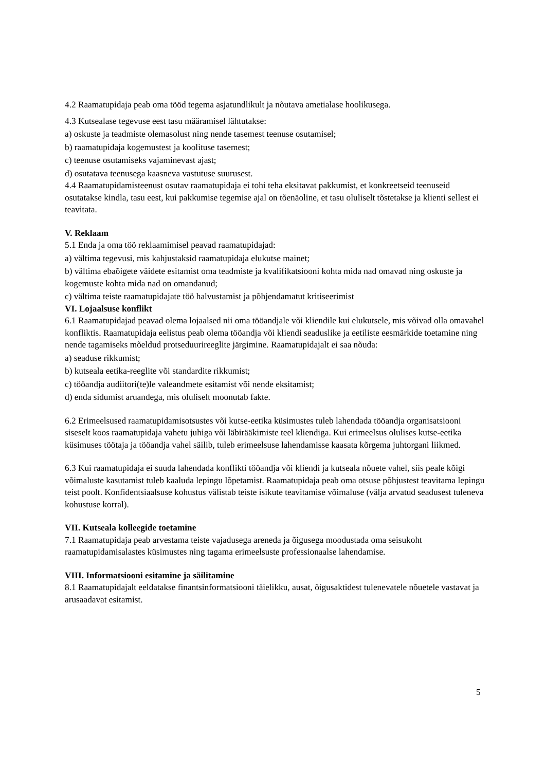4.2 Raamatupidaja peab oma tööd tegema asjatundlikult ja nõutava ametialase hoolikusega.
4.3 Kutsealase tegevuse eest tasu määramisel lähtutakse:
a) oskuste ja teadmiste olemasolust ning nende tasemest teenuse osutamisel;
b) raamatupidaja kogemustest ja koolituse tasemest;
c) teenuse osutamiseks vajaminevast ajast;
d) osutatava teenusega kaasneva vastutuse suurusest.
4.4 Raamatupidamisteenust osutav raamatupidaja ei tohi teha eksitavat pakkumist, et konkreetseid teenuseid osutatakse kindla, tasu eest, kui pakkumise tegemise ajal on tõenäoline, et tasu oluliselt tõstetakse ja klienti sellest ei teavitata.
V. Reklaam
5.1 Enda ja oma töö reklaamimisel peavad raamatupidajad:
a) vältima tegevusi, mis kahjustaksid raamatupidaja elukutse mainet;
b) vältima ebaõigete väidete esitamist oma teadmiste ja kvalifikatsiooni kohta mida nad omavad ning oskuste ja kogemuste kohta mida nad on omandanud;
c) vältima teiste raamatupidajate töö halvustamist ja põhjendamatut kritiseerimist
VI. Lojaalsuse konflikt
6.1 Raamatupidajad peavad olema lojaalsed nii oma tööandjale või kliendile kui elukutsele, mis võivad olla omavahel konfliktis. Raamatupidaja eelistus peab olema tööandja või kliendi seaduslike ja eetiliste eesmärkide toetamine ning nende tagamiseks mõeldud protseduurireeglite järgimine. Raamatupidajalt ei saa nõuda:
a) seaduse rikkumist;
b) kutseala eetika-reeglite või standardite rikkumist;
c) tööandja audiitori(te)le valeandmete esitamist või nende eksitamist;
d) enda sidumist aruandega, mis oluliselt moonutab fakte.
6.2 Erimeelsused raamatupidamisotsustes või kutse-eetika küsimustes tuleb lahendada tööandja organisatsiooni siseselt koos raamatupidaja vahetu juhiga või läbirääkimiste teel kliendiga. Kui erimeelsus olulises kutse-eetika küsimuses töötaja ja tööandja vahel säilib, tuleb erimeelsuse lahendamisse kaasata kõrgema juhtorgani liikmed.
6.3 Kui raamatupidaja ei suuda lahendada konflikti tööandja või kliendi ja kutseala nõuete vahel, siis peale kõigi võimaluste kasutamist tuleb kaaluda lepingu lõpetamist. Raamatupidaja peab oma otsuse põhjustest teavitama lepingu teist poolt. Konfidentsiaalsuse kohustus välistab teiste isikute teavitamise võimaluse (välja arvatud seadusest tuleneva kohustuse korral).
VII. Kutseala kolleegide toetamine
7.1 Raamatupidaja peab arvestama teiste vajadusega areneda ja õigusega moodustada oma seisukoht raamatupidamisalastes küsimustes ning tagama erimeelsuste professionaalse lahendamise.
VIII. Informatsiooni esitamine ja säilitamine
8.1 Raamatupidajalt eeldatakse finantsinformatsiooni täielikku, ausat, õigusaktidest tulenevatele nõuetele vastavat ja arusaadavat esitamist.
5